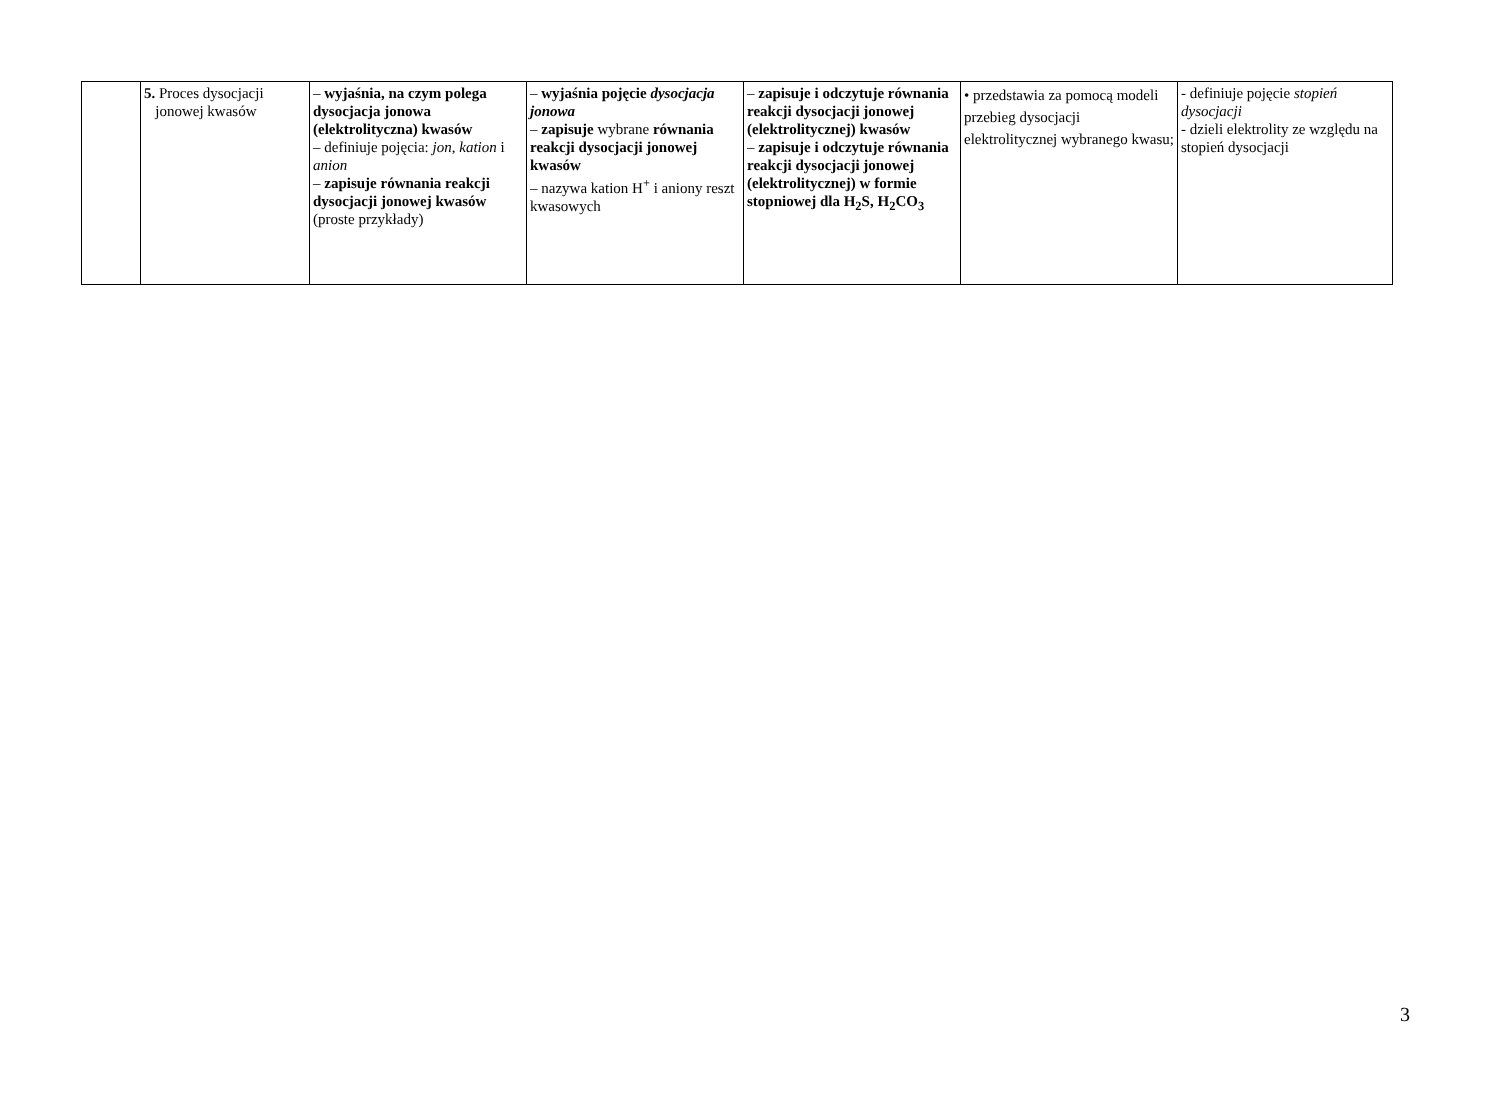| | 5. Proces dysocjacji jonowej kwasów | – wyjaśnia, na czym polega dysocjacja jonowa (elektrolityczna) kwasów – definiuje pojęcia: jon , kation i anion – zapisuje równania reakcji dysocjacji jonowej kwasów (proste przykłady) | – wyjaśnia pojęcie dysocjacja jonowa – zapisuje wybrane równania reakcji dysocjacji jonowej kwasów – nazywa kation H<sup>+</sup> i aniony reszt kwasowych | – zapisuje i odczytuje równania reakcji dysocjacji jonowej (elektrolitycznej) kwasów – zapisuje i odczytuje równania reakcji dysocjacji jonowej (elektrolitycznej) w formie stopniowej dla H<sub>2</sub>S, H<sub>2</sub>CO<sub>3</sub> | • przedstawia za pomocą modeli przebieg dysocjacji elektrolitycznej wybranego kwasu; | - definiuje pojęcie stopień dysocjacji - dzieli elektrolity ze względu na stopień dysocjacji |
3